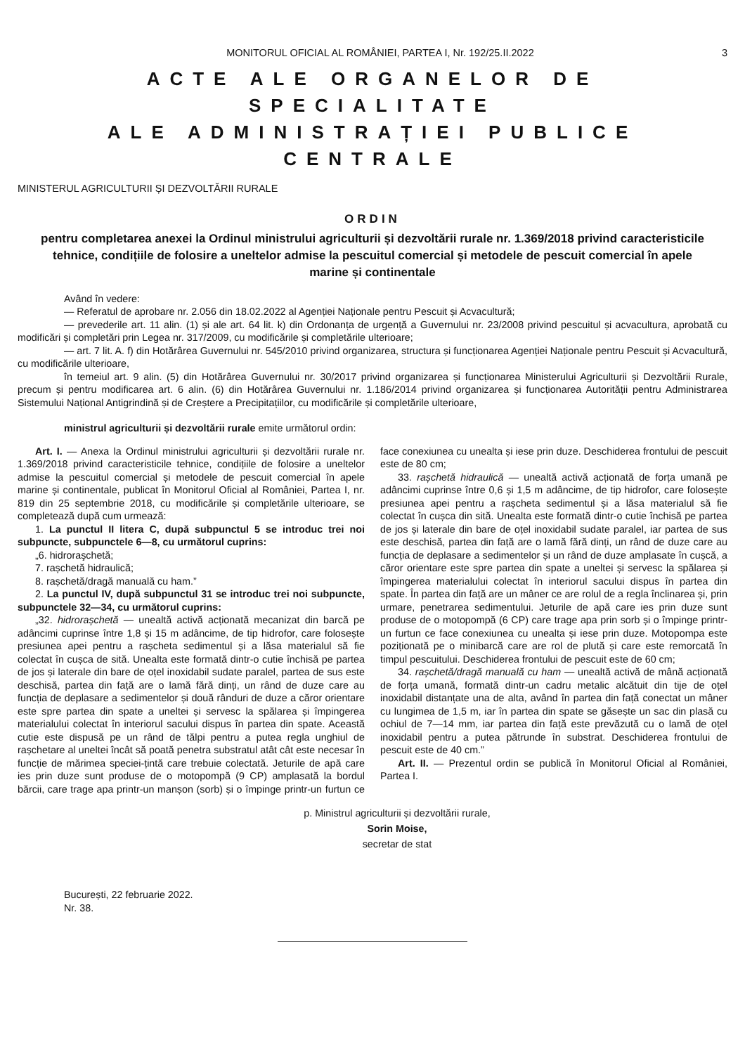MONITORUL OFICIAL AL ROMÂNIEI, PARTEA I, Nr. 192/25.II.2022 3
ACTE ALE ORGANELOR DE SPECIALITATE
ALE ADMINISTRAȚIEI PUBLICE CENTRALE
MINISTERUL AGRICULTURII ȘI DEZVOLTĂRII RURALE
ORDIN
pentru completarea anexei la Ordinul ministrului agriculturii și dezvoltării rurale nr. 1.369/2018 privind caracteristicile tehnice, condițiile de folosire a uneltelor admise la pescuitul comercial și metodele de pescuit comercial în apele marine și continentale
Având în vedere:
— Referatul de aprobare nr. 2.056 din 18.02.2022 al Agenției Naționale pentru Pescuit și Acvacultură;
— prevederile art. 11 alin. (1) și ale art. 64 lit. k) din Ordonanța de urgență a Guvernului nr. 23/2008 privind pescuitul și acvacultura, aprobată cu modificări și completări prin Legea nr. 317/2009, cu modificările și completările ulterioare;
— art. 7 lit. A. f) din Hotărârea Guvernului nr. 545/2010 privind organizarea, structura și funcționarea Agenției Naționale pentru Pescuit și Acvacultură, cu modificările ulterioare,
în temeiul art. 9 alin. (5) din Hotărârea Guvernului nr. 30/2017 privind organizarea și funcționarea Ministerului Agriculturii și Dezvoltării Rurale, precum și pentru modificarea art. 6 alin. (6) din Hotărârea Guvernului nr. 1.186/2014 privind organizarea și funcționarea Autorității pentru Administrarea Sistemului Național Antigrindină și de Creștere a Precipitațiilor, cu modificările și completările ulterioare,
ministrul agriculturii și dezvoltării rurale emite următorul ordin:
Art. I. — Anexa la Ordinul ministrului agriculturii și dezvoltării rurale nr. 1.369/2018 privind caracteristicile tehnice, condițiile de folosire a uneltelor admise la pescuitul comercial și metodele de pescuit comercial în apele marine și continentale, publicat în Monitorul Oficial al României, Partea I, nr. 819 din 25 septembrie 2018, cu modificările și completările ulterioare, se completează după cum urmează:
1. La punctul II litera C, după subpunctul 5 se introduc trei noi subpuncte, subpunctele 6—8, cu următorul cuprins:
„6. hidroraşchetă;
7. rașchetă hidraulică;
8. rașchetă/dragă manuală cu ham.”
2. La punctul IV, după subpunctul 31 se introduc trei noi subpuncte, subpunctele 32—34, cu următorul cuprins:
„32. hidrorașchetă — unealtă activă acționată mecanizat din barcă pe adâncimi cuprinse între 1,8 și 15 m adâncime, de tip hidrofor, care folosește presiunea apei pentru a rașcheta sedimentul și a lăsa materialul să fie colectat în cușca de sită. Unealta este formată dintr-o cutie închisă pe partea de jos și laterale din bare de oțel inoxidabil sudate paralel, partea de sus este deschisă, partea din față are o lamă fără dinți, un rând de duze care au funcția de deplasare a sedimentelor și două rânduri de duze a căror orientare este spre partea din spate a uneltei și servesc la spălarea și împingerea materialului colectat în interiorul sacului dispus în partea din spate. Această cutie este dispusă pe un rând de tălpi pentru a putea regla unghiul de rașchetare al uneltei încât să poată penetra substratul atât cât este necesar în funcție de mărimea speciei-țintă care trebuie colectată. Jeturile de apă care ies prin duze sunt produse de o motopompă (9 CP) amplasată la bordul bărcii, care trage apa printr-un manșon (sorb) și o împinge printr-un furtun ce face conexiunea cu unealta și iese prin duze. Deschiderea frontului de pescuit este de 80 cm;
33. rașchetă hidraulică — unealtă activă acționată de forța umană pe adâncimi cuprinse între 0,6 și 1,5 m adâncime, de tip hidrofor, care folosește presiunea apei pentru a rașcheta sedimentul și a lăsa materialul să fie colectat în cușca din sită. Unealta este formată dintr-o cutie închisă pe partea de jos și laterale din bare de oțel inoxidabil sudate paralel, iar partea de sus este deschisă, partea din față are o lamă fără dinți, un rând de duze care au funcția de deplasare a sedimentelor și un rând de duze amplasate în cușcă, a căror orientare este spre partea din spate a uneltei și servesc la spălarea și împingerea materialului colectat în interiorul sacului dispus în partea din spate. În partea din față are un mâner ce are rolul de a regla înclinarea și, prin urmare, penetrarea sedimentului. Jeturile de apă care ies prin duze sunt produse de o motopompă (6 CP) care trage apa prin sorb și o împinge printr-un furtun ce face conexiunea cu unealta și iese prin duze. Motopompa este poziționată pe o minibarcă care are rol de plută și care este remorcată în timpul pescuitului. Deschiderea frontului de pescuit este de 60 cm;
34. rașchetă/dragă manuală cu ham — unealtă activă de mână acționată de forța umană, formată dintr-un cadru metalic alcătuit din tije de oțel inoxidabil distanțate una de alta, având în partea din față conectat un mâner cu lungimea de 1,5 m, iar în partea din spate se găsește un sac din plasă cu ochiul de 7—14 mm, iar partea din față este prevăzută cu o lamă de oțel inoxidabil pentru a putea pătrunde în substrat. Deschiderea frontului de pescuit este de 40 cm.”
Art. II. — Prezentul ordin se publică în Monitorul Oficial al României, Partea I.
p. Ministrul agriculturii și dezvoltării rurale,
Sorin Moise,
secretar de stat
București, 22 februarie 2022.
Nr. 38.